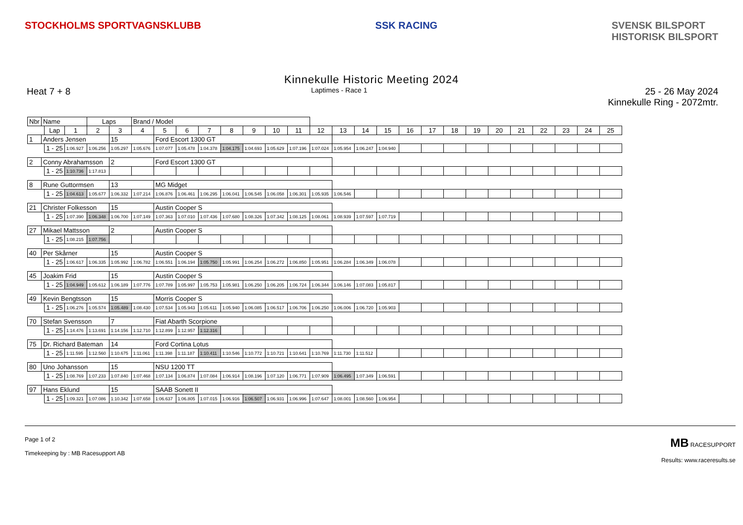STOCKHOLMS SPORTVAGNSKLUBB SSK RACING SVENSK BILSPORT
HISTORISK BILSPORT
Kinnekulle Historic Meeting 2024
Heat 7 + 8 Laptimes - Race 1 25 - 26 May 2024
Kinnekulle Ring - 2072mtr.
| Nbr | Name | | | Laps | | Brand / Model | | | | | | | | | | | | | | | | | | | | | |
| --- | --- | --- | --- | --- | --- | --- | --- | --- | --- | --- | --- | --- | --- | --- | --- | --- | --- | --- | --- | --- | --- | --- | --- | --- | --- | --- | --- |
| | | Lap | 1 | 2 | 3 | 4 | 5 | 6 | 7 | 8 | 9 | 10 | 11 | 12 | 13 | 14 | 15 | 16 | 17 | 18 | 19 | 20 | 21 | 22 | 23 | 24 | 25 |
| 1 | Anders Jensen | | | | 15 | | Ford Escort 1300 GT | | | | | | | | | | | | | | | | | | | | |
| | | 1 - 25 | 1:06.927 | 1:06.256 | 1:05.297 | 1:05.676 | 1:07.077 | 1:05.478 | 1:04.378 | 1:04.175 | 1:04.693 | 1:05.629 | 1:07.196 | 1:07.024 | 1:05.954 | 1:06.247 | 1:04.940 | | | | | | | | | | |
| 2 | Conny Abrahamsson | | | | 2 | | Ford Escort 1300 GT | | | | | | | | | | | | | | | | | | | | |
| | | 1 - 25 | 1:10.736 | 1:17.813 | | | | | | | | | | | | | | | | | | | | | | | |
| 8 | Rune Guttormsen | | | | 13 | | MG Midget | | | | | | | | | | | | | | | | | | | | |
| | | 1 - 25 | 1:04.613 | 1:05.677 | 1:06.332 | 1:07.214 | 1:06.876 | 1:06.461 | 1:06.295 | 1:06.041 | 1:06.545 | 1:06.058 | 1:06.301 | 1:05.935 | 1:06.546 | | | | | | | | | | | | |
| 21 | Christer Folkesson | | | | 15 | | Austin Cooper S | | | | | | | | | | | | | | | | | | | | |
| | | 1 - 25 | 1:07.390 | 1:06.348 | 1:06.700 | 1:07.149 | 1:07.363 | 1:07.010 | 1:07.436 | 1:07.680 | 1:08.326 | 1:07.342 | 1:08.125 | 1:08.061 | 1:08.939 | 1:07.597 | 1:07.719 | | | | | | | | | | |
| 27 | Mikael Mattsson | | | | 2 | | Austin Cooper S | | | | | | | | | | | | | | | | | | | | |
| | | 1 - 25 | 1:08.215 | 1:07.756 | | | | | | | | | | | | | | | | | | | | | | | |
| 40 | Per Skårner | | | | 15 | | Austin Cooper S | | | | | | | | | | | | | | | | | | | | |
| | | 1 - 25 | 1:06.617 | 1:06.335 | 1:05.992 | 1:06.782 | 1:06.551 | 1:06.194 | 1:05.750 | 1:05.991 | 1:06.254 | 1:06.272 | 1:06.850 | 1:05.951 | 1:06.284 | 1:06.349 | 1:06.078 | | | | | | | | | | |
| 45 | Joakim Frid | | | | 15 | | Austin Cooper S | | | | | | | | | | | | | | | | | | | | |
| | | 1 - 25 | 1:04.949 | 1:05.612 | 1:06.189 | 1:07.776 | 1:07.789 | 1:05.997 | 1:05.753 | 1:05.981 | 1:06.250 | 1:06.205 | 1:06.724 | 1:06.344 | 1:06.146 | 1:07.083 | 1:05.817 | | | | | | | | | | |
| 49 | Kevin Bengtsson | | | | 15 | | Morris Cooper S | | | | | | | | | | | | | | | | | | | | |
| | | 1 - 25 | 1:06.276 | 1:05.574 | 1:05.489 | 1:08.430 | 1:07.534 | 1:05.943 | 1:05.611 | 1:05.940 | 1:06.085 | 1:06.517 | 1:06.706 | 1:06.250 | 1:06.006 | 1:06.720 | 1:05.903 | | | | | | | | | | |
| 70 | Stefan Svensson | | | | 7 | | Fiat Abarth Scorpione | | | | | | | | | | | | | | | | | | | | |
| | | 1 - 25 | 1:14.476 | 1:13.691 | 1:14.156 | 1:12.710 | 1:12.899 | 1:12.957 | 1:12.316 | | | | | | | | | | | | | | | | | | |
| 75 | Dr. Richard Bateman | | | | 14 | | Ford Cortina Lotus | | | | | | | | | | | | | | | | | | | | |
| | | 1 - 25 | 1:11.595 | 1:12.560 | 1:10.675 | 1:11.061 | 1:11.398 | 1:11.187 | 1:10.411 | 1:10.546 | 1:10.772 | 1:10.721 | 1:10.641 | 1:10.769 | 1:11.730 | 1:11.512 | | | | | | | | | | | |
| 80 | Uno Johansson | | | | 15 | | NSU 1200 TT | | | | | | | | | | | | | | | | | | | | |
| | | 1 - 25 | 1:08.769 | 1:07.233 | 1:07.840 | 1:07.468 | 1:07.134 | 1:06.874 | 1:07.084 | 1:06.914 | 1:08.196 | 1:07.120 | 1:06.771 | 1:07.909 | 1:06.495 | 1:07.349 | 1:06.591 | | | | | | | | | | |
| 97 | Hans Eklund | | | | 15 | | SAAB Sonett II | | | | | | | | | | | | | | | | | | | | |
| | | 1 - 25 | 1:09.321 | 1:07.086 | 1:10.342 | 1:07.658 | 1:06.637 | 1:06.805 | 1:07.015 | 1:06.916 | 1:06.507 | 1:06.931 | 1:06.996 | 1:07.647 | 1:08.001 | 1:08.560 | 1:06.954 | | | | | | | | | | |
Page 1 of 2
Timekeeping by : MB Racesupport AB
MB RACESUPPORT
Results: www.raceresults.se